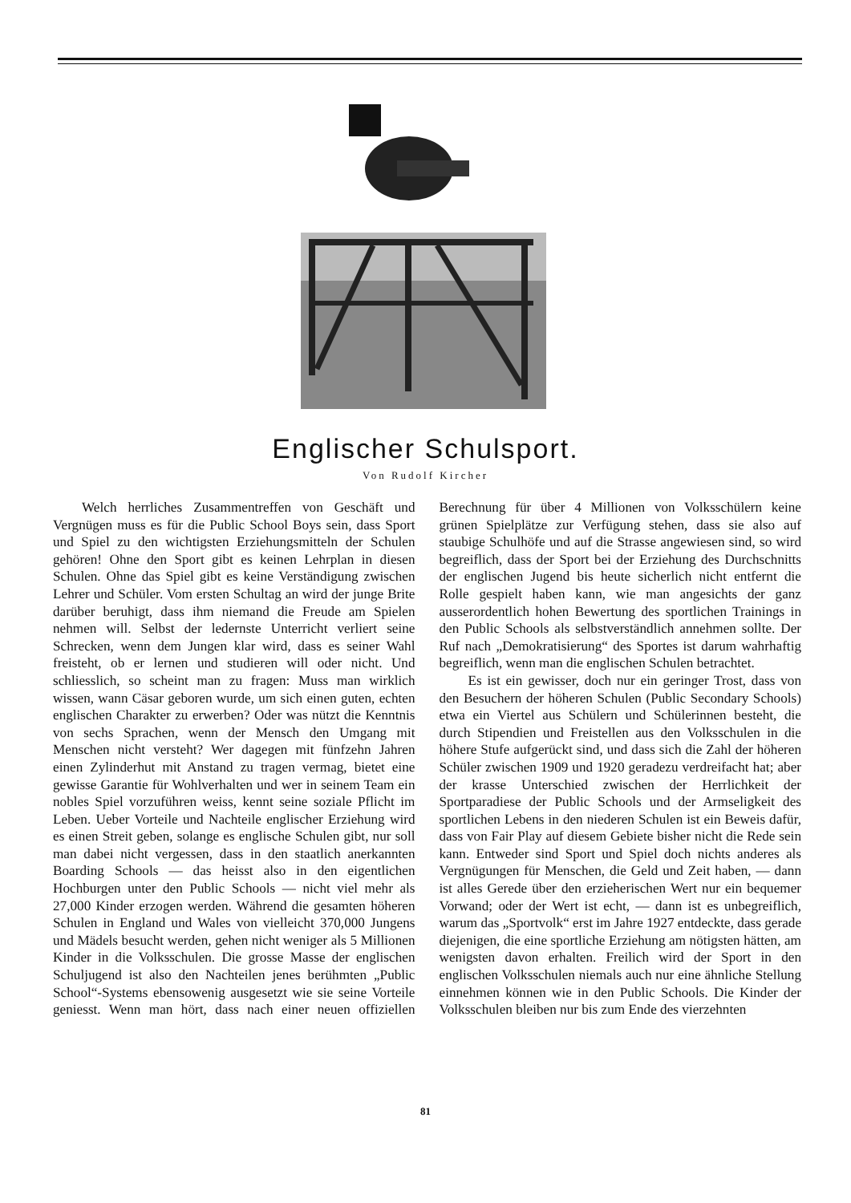Englischer Schulsport.
Von Rudolf Kircher
Welch herrliches Zusammentreffen von Geschäft und Vergnügen muss es für die Public School Boys sein, dass Sport und Spiel zu den wichtigsten Erziehungsmitteln der Schulen gehören! Ohne den Sport gibt es keinen Lehrplan in diesen Schulen. Ohne das Spiel gibt es keine Verständigung zwischen Lehrer und Schüler. Vom ersten Schultag an wird der junge Brite darüber beruhigt, dass ihm niemand die Freude am Spielen nehmen will. Selbst der ledernste Unterricht verliert seine Schrecken, wenn dem Jungen klar wird, dass es seiner Wahl freisteht, ob er lernen und studieren will oder nicht. Und schliesslich, so scheint man zu fragen: Muss man wirklich wissen, wann Cäsar geboren wurde, um sich einen guten, echten englischen Charakter zu erwerben? Oder was nützt die Kenntnis von sechs Sprachen, wenn der Mensch den Umgang mit Menschen nicht versteht? Wer dagegen mit fünfzehn Jahren einen Zylinderhut mit Anstand zu tragen vermag, bietet eine gewisse Garantie für Wohlverhalten und wer in seinem Team ein nobles Spiel vorzuführen weiss, kennt seine soziale Pflicht im Leben. Ueber Vorteile und Nachteile englischer Erziehung wird es einen Streit geben, solange es englische Schulen gibt, nur soll man dabei nicht vergessen, dass in den staatlich anerkannten Boarding Schools — das heisst also in den eigentlichen Hochburgen unter den Public Schools — nicht viel mehr als 27,000 Kinder erzogen werden. Während die gesamten höheren Schulen in England und Wales von vielleicht 370,000 Jungens und Mädels besucht werden, gehen nicht weniger als 5 Millionen Kinder in die Volksschulen. Die grosse Masse der englischen Schuljugend ist also den Nachteilen jenes berühmten „Public School“-Systems ebensowenig ausgesetzt wie sie seine Vorteile geniesst. Wenn man hört, dass nach einer neuen offiziellen Berechnung für über 4 Millionen von Volksschülern keine grünen Spielplätze zur Verfügung stehen, dass sie also auf staubige Schulhöfe und auf die Strasse angewiesen sind, so wird begreiflich, dass der Sport bei der Erziehung des Durchschnitts der englischen Jugend bis heute sicherlich nicht entfernt die Rolle gespielt haben kann, wie man angesichts der ganz ausserordentlich hohen Bewertung des sportlichen Trainings in den Public Schools als selbstverständlich annehmen sollte. Der Ruf nach „Demokratisierung“ des Sportes ist darum wahrhaftig begreiflich, wenn man die englischen Schulen betrachtet.
Es ist ein gewisser, doch nur ein geringer Trost, dass von den Besuchern der höheren Schulen (Public Secondary Schools) etwa ein Viertel aus Schülern und Schülerinnen besteht, die durch Stipendien und Freistellen aus den Volksschulen in die höhere Stufe aufgerückt sind, und dass sich die Zahl der höheren Schüler zwischen 1909 und 1920 geradezu verdreifacht hat; aber der krasse Unterschied zwischen der Herrlichkeit der Sportparadiese der Public Schools und der Armseligkeit des sportlichen Lebens in den niederen Schulen ist ein Beweis dafür, dass von Fair Play auf diesem Gebiete bisher nicht die Rede sein kann. Entweder sind Sport und Spiel doch nichts anderes als Vergnügungen für Menschen, die Geld und Zeit haben, — dann ist alles Gerede über den erzieherischen Wert nur ein bequemer Vorwand; oder der Wert ist echt, — dann ist es unbegreiflich, warum das „Sportvolk“ erst im Jahre 1927 entdeckte, dass gerade diejenigen, die eine sportliche Erziehung am nötigsten hätten, am wenigsten davon erhalten. Freilich wird der Sport in den englischen Volksschulen niemals auch nur eine ähnliche Stellung einnehmen können wie in den Public Schools. Die Kinder der Volksschulen bleiben nur bis zum Ende des vierzehnten
81